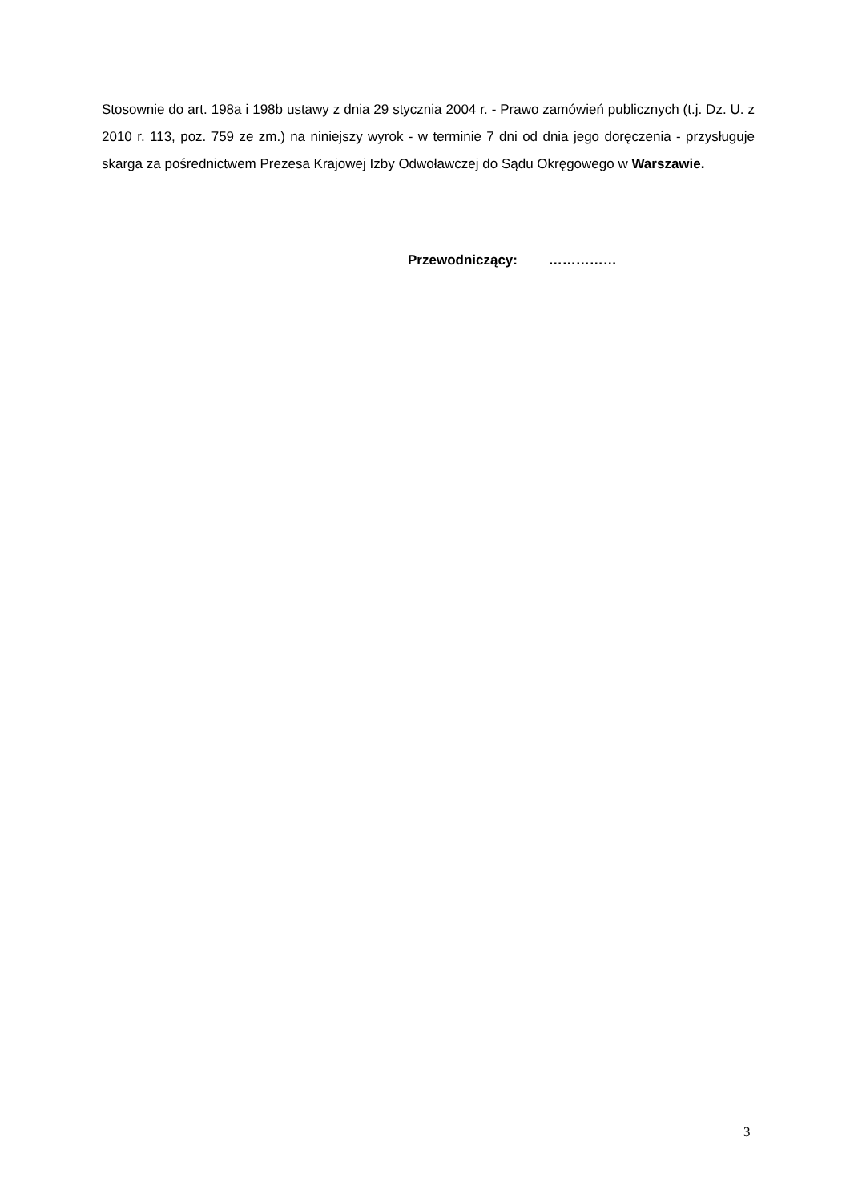Stosownie do art. 198a i 198b ustawy z dnia 29 stycznia 2004 r. - Prawo zamówień publicznych (t.j. Dz. U. z 2010 r. 113, poz. 759 ze zm.) na niniejszy wyrok - w terminie 7 dni od dnia jego doręczenia - przysługuje skarga za pośrednictwem Prezesa Krajowej Izby Odwoławczej do Sądu Okręgowego w Warszawie.
Przewodniczący: ……………
3